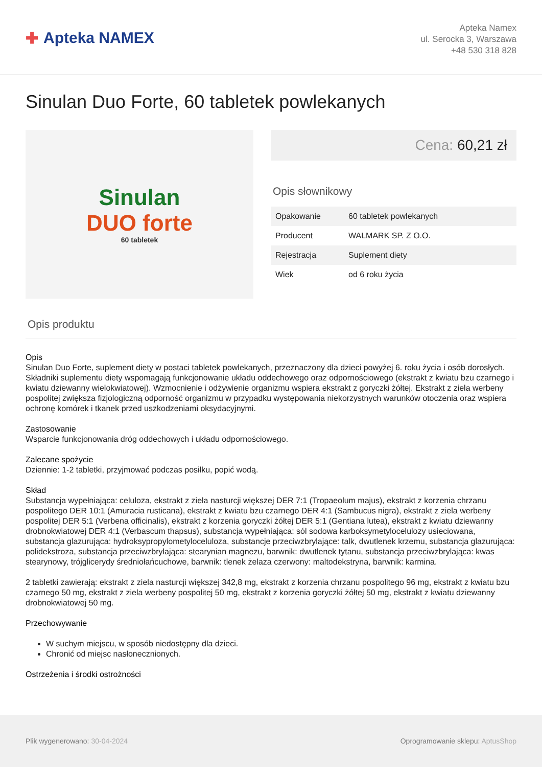✚ Apteka NAMEX
Apteka Namex
ul. Serocka 3, Warszawa
+48 530 318 828
Sinulan Duo Forte, 60 tabletek powlekanych
Sinulan
DUO forte
60 tabletek
Cena: 60,21 zł
Opis słownikowy
| Opakowanie | 60 tabletek powlekanych |
| Producent | WALMARK SP. Z O.O. |
| Rejestracja | Suplement diety |
| Wiek | od 6 roku życia |
Opis produktu
Opis
Sinulan Duo Forte, suplement diety w postaci tabletek powlekanych, przeznaczony dla dzieci powyżej 6. roku życia i osób dorosłych. Składniki suplementu diety wspomagają funkcjonowanie układu oddechowego oraz odpornościowego (ekstrakt z kwiatu bzu czarnego i kwiatu dziewanny wielokwiatowej). Wzmocnienie i odżywienie organizmu wspiera ekstrakt z goryczki żółtej. Ekstrakt z ziela werbeny pospolitej zwiększa fizjologiczną odporność organizmu w przypadku występowania niekorzystnych warunków otoczenia oraz wspiera ochronę komórek i tkanek przed uszkodzeniami oksydacyjnymi.
Zastosowanie
Wsparcie funkcjonowania dróg oddechowych i układu odpornościowego.
Zalecane spożycie
Dziennie: 1-2 tabletki, przyjmować podczas posiłku, popić wodą.
Skład
Substancja wypełniająca: celuloza, ekstrakt z ziela nasturcji większej DER 7:1 (Tropaeolum majus), ekstrakt z korzenia chrzanu pospolitego DER 10:1 (Amuracia rusticana), ekstrakt z kwiatu bzu czarnego DER 4:1 (Sambucus nigra), ekstrakt z ziela werbeny pospolitej DER 5:1 (Verbena officinalis), ekstrakt z korzenia goryczki żółtej DER 5:1 (Gentiana lutea), ekstrakt z kwiatu dziewanny drobnokwiatowej DER 4:1 (Verbascum thapsus), substancja wypełniająca: sól sodowa karboksymetylocelulozy usieciowana, substancja glazurująca: hydroksypropylometyloceluloza, substancje przeciwzbrylające: talk, dwutlenek krzemu, substancja glazurująca: polidekstroza, substancja przeciwzbrylająca: stearynian magnezu, barwnik: dwutlenek tytanu, substancja przeciwzbrylająca: kwas stearynowy, trójglicerydy średniołańcuchowe, barwnik: tlenek żelaza czerwony: maltodekstryna, barwnik: karmina.
2 tabletki zawierają: ekstrakt z ziela nasturcji większej 342,8 mg, ekstrakt z korzenia chrzanu pospolitego 96 mg, ekstrakt z kwiatu bzu czarnego 50 mg, ekstrakt z ziela werbeny pospolitej 50 mg, ekstrakt z korzenia goryczki żółtej 50 mg, ekstrakt z kwiatu dziewanny drobnokwiatowej 50 mg.
Przechowywanie
W suchym miejscu, w sposób niedostępny dla dzieci.
Chronić od miejsc nasłonecznionych.
Ostrzeżenia i środki ostrożności
Plik wygenerowano: 30-04-2024
Oprogramowanie sklepu: AptusShop